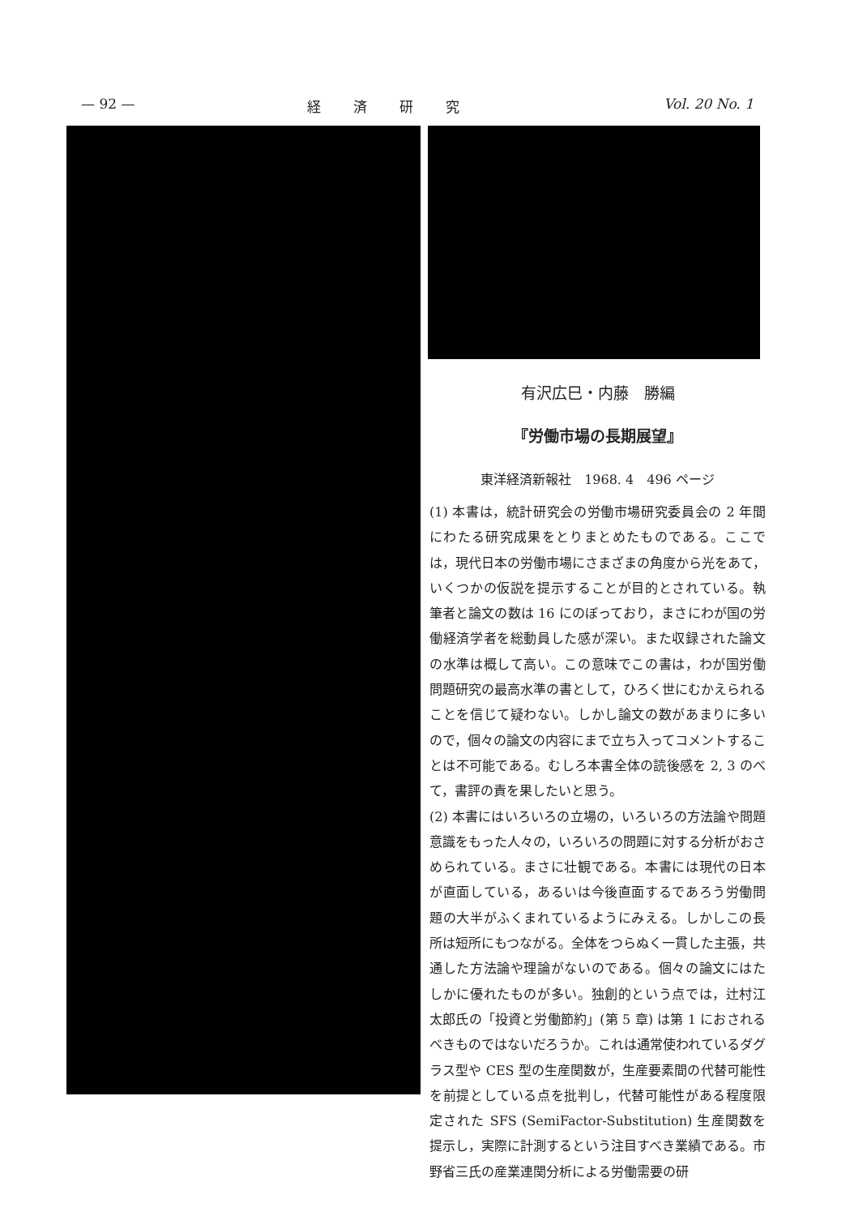— 92 — 経済研究 Vol. 20 No. 1
有沢広巳・内藤　勝編
『労働市場の長期展望』
東洋経済新報社　1968. 4　496 ページ
(1) 本書は，統計研究会の労働市場研究委員会の 2 年間にわたる研究成果をとりまとめたものである。ここでは，現代日本の労働市場にさまざまの角度から光をあて，いくつかの仮説を提示することが目的とされている。執筆者と論文の数は 16 にのぼっており，まさにわが国の労働経済学者を総動員した感が深い。また収録された論文の水準は概して高い。この意味でこの書は，わが国労働問題研究の最高水準の書として，ひろく世にむかえられることを信じて疑わない。しかし論文の数があまりに多いので，個々の論文の内容にまで立ち入ってコメントすることは不可能である。むしろ本書全体の読後感を 2, 3 のべて，書評の責を果したいと思う。
(2) 本書にはいろいろの立場の，いろいろの方法論や問題意識をもった人々の，いろいろの問題に対する分析がおさめられている。まさに壮観である。本書には現代の日本が直面している，あるいは今後直面するであろう労働問題の大半がふくまれているようにみえる。しかしこの長所は短所にもつながる。全体をつらぬく一貫した主張，共通した方法論や理論がないのである。個々の論文にはたしかに優れたものが多い。独創的という点では，辻村江太郎氏の「投資と労働節約」(第 5 章) は第 1 におされるべきものではないだろうか。これは通常使われているダグラス型や CES 型の生産関数が，生産要素間の代替可能性を前提としている点を批判し，代替可能性がある程度限定された SFS (SemiFactor-Substitution) 生産関数を提示し，実際に計測するという注目すべき業績である。市野省三氏の産業連関分析による労働需要の研